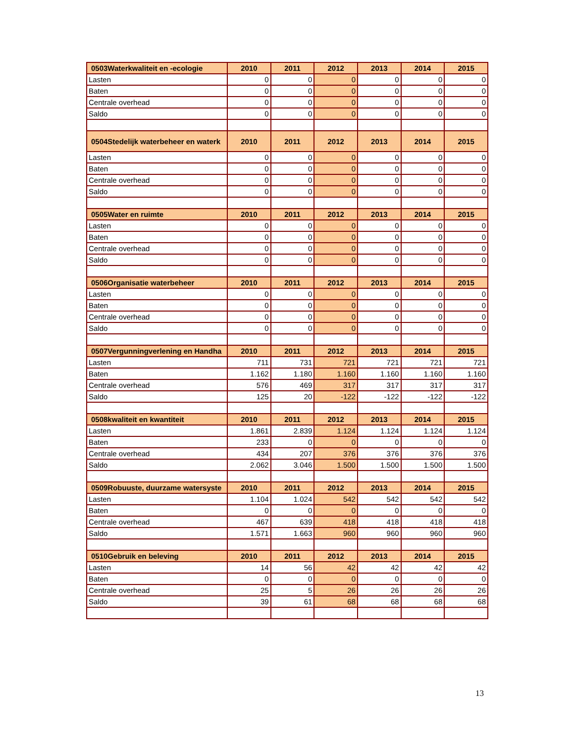| 0503Waterkwaliteit en -ecologie | 2010 | 2011 | 2012 | 2013 | 2014 | 2015 |
| --- | --- | --- | --- | --- | --- | --- |
| Lasten | 0 | 0 | 0 | 0 | 0 | 0 |
| Baten | 0 | 0 | 0 | 0 | 0 | 0 |
| Centrale overhead | 0 | 0 | 0 | 0 | 0 | 0 |
| Saldo | 0 | 0 | 0 | 0 | 0 | 0 |
| 0504Stedelijk waterbeheer en waterk | 2010 | 2011 | 2012 | 2013 | 2014 | 2015 |
| Lasten | 0 | 0 | 0 | 0 | 0 | 0 |
| Baten | 0 | 0 | 0 | 0 | 0 | 0 |
| Centrale overhead | 0 | 0 | 0 | 0 | 0 | 0 |
| Saldo | 0 | 0 | 0 | 0 | 0 | 0 |
| 0505Water en ruimte | 2010 | 2011 | 2012 | 2013 | 2014 | 2015 |
| Lasten | 0 | 0 | 0 | 0 | 0 | 0 |
| Baten | 0 | 0 | 0 | 0 | 0 | 0 |
| Centrale overhead | 0 | 0 | 0 | 0 | 0 | 0 |
| Saldo | 0 | 0 | 0 | 0 | 0 | 0 |
| 0506Organisatie waterbeheer | 2010 | 2011 | 2012 | 2013 | 2014 | 2015 |
| Lasten | 0 | 0 | 0 | 0 | 0 | 0 |
| Baten | 0 | 0 | 0 | 0 | 0 | 0 |
| Centrale overhead | 0 | 0 | 0 | 0 | 0 | 0 |
| Saldo | 0 | 0 | 0 | 0 | 0 | 0 |
| 0507Vergunningverlening en Handha | 2010 | 2011 | 2012 | 2013 | 2014 | 2015 |
| Lasten | 711 | 731 | 721 | 721 | 721 | 721 |
| Baten | 1.162 | 1.180 | 1.160 | 1.160 | 1.160 | 1.160 |
| Centrale overhead | 576 | 469 | 317 | 317 | 317 | 317 |
| Saldo | 125 | 20 | -122 | -122 | -122 | -122 |
| 0508kwaliteit en kwantiteit | 2010 | 2011 | 2012 | 2013 | 2014 | 2015 |
| Lasten | 1.861 | 2.839 | 1.124 | 1.124 | 1.124 | 1.124 |
| Baten | 233 | 0 | 0 | 0 | 0 | 0 |
| Centrale overhead | 434 | 207 | 376 | 376 | 376 | 376 |
| Saldo | 2.062 | 3.046 | 1.500 | 1.500 | 1.500 | 1.500 |
| 0509Robuuste, duurzame watersyste | 2010 | 2011 | 2012 | 2013 | 2014 | 2015 |
| Lasten | 1.104 | 1.024 | 542 | 542 | 542 | 542 |
| Baten | 0 | 0 | 0 | 0 | 0 | 0 |
| Centrale overhead | 467 | 639 | 418 | 418 | 418 | 418 |
| Saldo | 1.571 | 1.663 | 960 | 960 | 960 | 960 |
| 0510Gebruik en beleving | 2010 | 2011 | 2012 | 2013 | 2014 | 2015 |
| Lasten | 14 | 56 | 42 | 42 | 42 | 42 |
| Baten | 0 | 0 | 0 | 0 | 0 | 0 |
| Centrale overhead | 25 | 5 | 26 | 26 | 26 | 26 |
| Saldo | 39 | 61 | 68 | 68 | 68 | 68 |
13